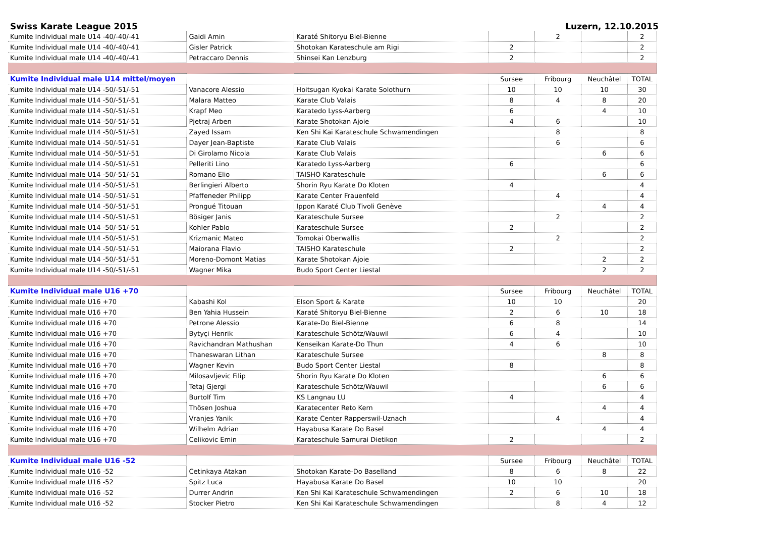Swiss Karate League 2015 Luzern, 12.10.2015
| Kumite Individual male U14 -40/-40/-41 | Gaidi Amin | Karaté Shitoryu Biel-Bienne | | 2 | | 2 |
| Kumite Individual male U14 -40/-40/-41 | Gisler Patrick | Shotokan Karateschule am Rigi | 2 | | | 2 |
| Kumite Individual male U14 -40/-40/-41 | Petraccaro Dennis | Shinsei Kan Lenzburg | 2 | | | 2 |
| Kumite Individual male U14 mittel/moyen | | | Sursee | Fribourg | Neuchâtel | TOTAL |
| Kumite Individual male U14 -50/-51/-51 | Vanacore Alessio | Hoitsugan Kyokai Karate Solothurn | 10 | 10 | 10 | 30 |
| Kumite Individual male U14 -50/-51/-51 | Malara Matteo | Karate Club Valais | 8 | 4 | 8 | 20 |
| Kumite Individual male U14 -50/-51/-51 | Krapf Meo | Karatedo Lyss-Aarberg | 6 | | 4 | 10 |
| Kumite Individual male U14 -50/-51/-51 | Pjetraj Arben | Karate Shotokan Ajoie | 4 | 6 | | 10 |
| Kumite Individual male U14 -50/-51/-51 | Zayed Issam | Ken Shi Kai Karateschule Schwamendingen | | 8 | | 8 |
| Kumite Individual male U14 -50/-51/-51 | Dayer Jean-Baptiste | Karate Club Valais | | 6 | | 6 |
| Kumite Individual male U14 -50/-51/-51 | Di Girolamo Nicola | Karate Club Valais | | | 6 | 6 |
| Kumite Individual male U14 -50/-51/-51 | Pelleriti Lino | Karatedo Lyss-Aarberg | 6 | | | 6 |
| Kumite Individual male U14 -50/-51/-51 | Romano Elio | TAISHO Karateschule | | | 6 | 6 |
| Kumite Individual male U14 -50/-51/-51 | Berlingieri Alberto | Shorin Ryu Karate Do Kloten | 4 | | | 4 |
| Kumite Individual male U14 -50/-51/-51 | Pfaffeneder Philipp | Karate Center Frauenfeld | | 4 | | 4 |
| Kumite Individual male U14 -50/-51/-51 | Prongué Titouan | Ippon Karaté Club Tivoli Genève | | | 4 | 4 |
| Kumite Individual male U14 -50/-51/-51 | Bösiger Janis | Karateschule Sursee | | 2 | | 2 |
| Kumite Individual male U14 -50/-51/-51 | Kohler Pablo | Karateschule Sursee | 2 | | | 2 |
| Kumite Individual male U14 -50/-51/-51 | Krizmanic Mateo | Tomokai Oberwallis | | 2 | | 2 |
| Kumite Individual male U14 -50/-51/-51 | Maiorana Flavio | TAISHO Karateschule | 2 | | | 2 |
| Kumite Individual male U14 -50/-51/-51 | Moreno-Domont Matias | Karate Shotokan Ajoie | | | 2 | 2 |
| Kumite Individual male U14 -50/-51/-51 | Wagner Mika | Budo Sport Center Liestal | | | 2 | 2 |
| Kumite Individual male U16 +70 | | | Sursee | Fribourg | Neuchâtel | TOTAL |
| Kumite Individual male U16 +70 | Kabashi Kol | Elson Sport & Karate | 10 | 10 | | 20 |
| Kumite Individual male U16 +70 | Ben Yahia Hussein | Karaté Shitoryu Biel-Bienne | 2 | 6 | 10 | 18 |
| Kumite Individual male U16 +70 | Petrone Alessio | Karate-Do Biel-Bienne | 6 | 8 | | 14 |
| Kumite Individual male U16 +70 | Bytyçi Henrik | Karateschule Schötz/Wauwil | 6 | 4 | | 10 |
| Kumite Individual male U16 +70 | Ravichandran Mathushan | Kenseikan Karate-Do Thun | 4 | 6 | | 10 |
| Kumite Individual male U16 +70 | Thaneswaran Lithan | Karateschule Sursee | | | 8 | 8 |
| Kumite Individual male U16 +70 | Wagner Kevin | Budo Sport Center Liestal | 8 | | | 8 |
| Kumite Individual male U16 +70 | Milosavljevic Filip | Shorin Ryu Karate Do Kloten | | | 6 | 6 |
| Kumite Individual male U16 +70 | Tetaj Gjergi | Karateschule Schötz/Wauwil | | | 6 | 6 |
| Kumite Individual male U16 +70 | Burtolf Tim | KS Langnau LU | 4 | | | 4 |
| Kumite Individual male U16 +70 | Thösen Joshua | Karatecenter Reto Kern | | | 4 | 4 |
| Kumite Individual male U16 +70 | Vranjes Yanik | Karate Center Rapperswil-Uznach | | 4 | | 4 |
| Kumite Individual male U16 +70 | Wilhelm Adrian | Hayabusa Karate Do Basel | | | 4 | 4 |
| Kumite Individual male U16 +70 | Celikovic Emin | Karateschule Samurai Dietikon | 2 | | | 2 |
| Kumite Individual male U16 -52 | | | Sursee | Fribourg | Neuchâtel | TOTAL |
| Kumite Individual male U16 -52 | Cetinkaya Atakan | Shotokan Karate-Do Baselland | 8 | 6 | 8 | 22 |
| Kumite Individual male U16 -52 | Spitz Luca | Hayabusa Karate Do Basel | 10 | 10 | | 20 |
| Kumite Individual male U16 -52 | Durrer Andrin | Ken Shi Kai Karateschule Schwamendingen | 2 | 6 | 10 | 18 |
| Kumite Individual male U16 -52 | Stocker Pietro | Ken Shi Kai Karateschule Schwamendingen | | 8 | 4 | 12 |